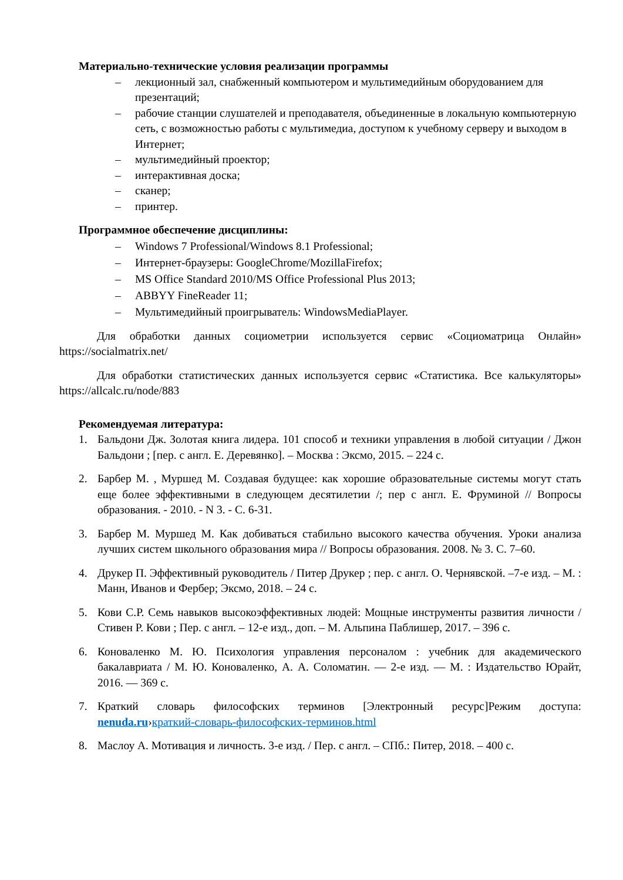Материально-технические условия реализации программы
– лекционный зал, снабженный компьютером и мультимедийным оборудованием для презентаций;
– рабочие станции слушателей и преподавателя, объединенные в локальную компьютерную сеть, с возможностью работы с мультимедиа, доступом к учебному серверу и выходом в Интернет;
– мультимедийный проектор;
– интерактивная доска;
– сканер;
– принтер.
Программное обеспечение дисциплины:
– Windows 7 Professional/Windows 8.1 Professional;
– Интернет-браузеры: GoogleChrome/MozillaFirefox;
– MS Office Standard 2010/MS Office Professional Plus 2013;
– ABBYY FineReader 11;
– Мультимедийный проигрыватель: WindowsMediaPlayer.
Для обработки данных социометрии используется сервис «Социоматрица Онлайн» https://socialmatrix.net/
Для обработки статистических данных используется сервис «Статистика. Все калькуляторы» https://allcalc.ru/node/883
Рекомендуемая литература:
1. Бальдони Дж. Золотая книга лидера. 101 способ и техники управления в любой ситуации / Джон Бальдони ; [пер. с англ. Е. Деревянко]. – Москва : Эксмо, 2015. – 224 с.
2. Барбер М. , Муршед М. Создавая будущее: как хорошие образовательные системы могут стать еще более эффективными в следующем десятилетии /; пер с англ. Е. Фруминой // Вопросы образования. - 2010. - N 3. - С. 6-31.
3. Барбер М. Муршед М. Как добиваться стабильно высокого качества обучения. Уроки анализа лучших систем школьного образования мира // Вопросы образования. 2008. № 3. С. 7–60.
4. Друкер П. Эффективный руководитель / Питер Друкер ; пер. с англ. О. Чернявской. –7-е изд. – М. : Манн, Иванов и Фербер; Эксмо, 2018. – 24 с.
5. Кови С.Р. Семь навыков высокоэффективных людей: Мощные инструменты развития личности / Стивен Р. Кови ; Пер. с англ. – 12-е изд., доп. – М. Альпина Паблишер, 2017. – 396 с.
6. Коноваленко М. Ю. Психология управления персоналом : учебник для академического бакалавриата / М. Ю. Коноваленко, А. А. Соломатин. — 2-е изд. — М. : Издательство Юрайт, 2016. — 369 с.
7. Краткий словарь философских терминов [Электронный ресурс]Режим доступа: nenuda.ru›краткий-словарь-философских-терминов.html
8. Маслоу А. Мотивация и личность. 3-е изд. / Пер. с англ. – СПб.: Питер, 2018. – 400 с.